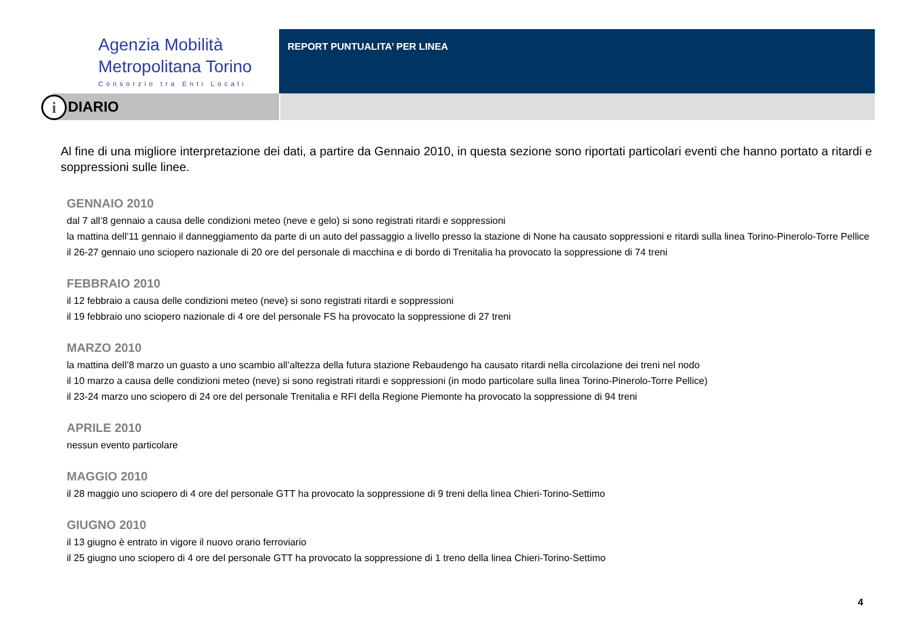Agenzia Mobilità
Metropolitana Torino
Consorzio tra Enti Locali
REPORT PUNTUALITA’ PER LINEA
i DIARIO
Al fine di una migliore interpretazione dei dati, a partire da Gennaio 2010, in questa sezione sono riportati particolari eventi che hanno portato a ritardi e soppressioni sulle linee.
GENNAIO 2010
dal 7 all’8 gennaio a causa delle condizioni meteo (neve e gelo) si sono registrati ritardi e soppressioni
la mattina dell’11 gennaio il danneggiamento da parte di un auto del passaggio a livello presso la stazione di None ha causato soppressioni e ritardi sulla linea Torino-Pinerolo-Torre Pellice
il 26-27 gennaio uno sciopero nazionale di 20 ore del personale di macchina e di bordo di Trenitalia ha provocato la soppressione di 74 treni
FEBBRAIO 2010
il 12 febbraio a causa delle condizioni meteo (neve) si sono registrati ritardi e soppressioni
il 19 febbraio uno sciopero nazionale di 4 ore del personale FS ha provocato la soppressione di 27 treni
MARZO 2010
la mattina dell’8 marzo un guasto a uno scambio all’altezza della futura stazione Rebaudengo ha causato ritardi nella circolazione dei treni nel nodo
il 10 marzo a causa delle condizioni meteo (neve) si sono registrati ritardi e soppressioni (in modo particolare sulla linea Torino-Pinerolo-Torre Pellice)
il 23-24 marzo uno sciopero di 24 ore del personale Trenitalia e RFI della Regione Piemonte ha provocato la soppressione di 94 treni
APRILE 2010
nessun evento particolare
MAGGIO 2010
il 28 maggio uno sciopero di 4 ore del personale GTT ha provocato la soppressione di 9 treni della linea Chieri-Torino-Settimo
GIUGNO 2010
il 13 giugno è entrato in vigore il nuovo orario ferroviario
il 25 giugno uno sciopero di 4 ore del personale GTT ha provocato la soppressione di 1 treno della linea Chieri-Torino-Settimo
4